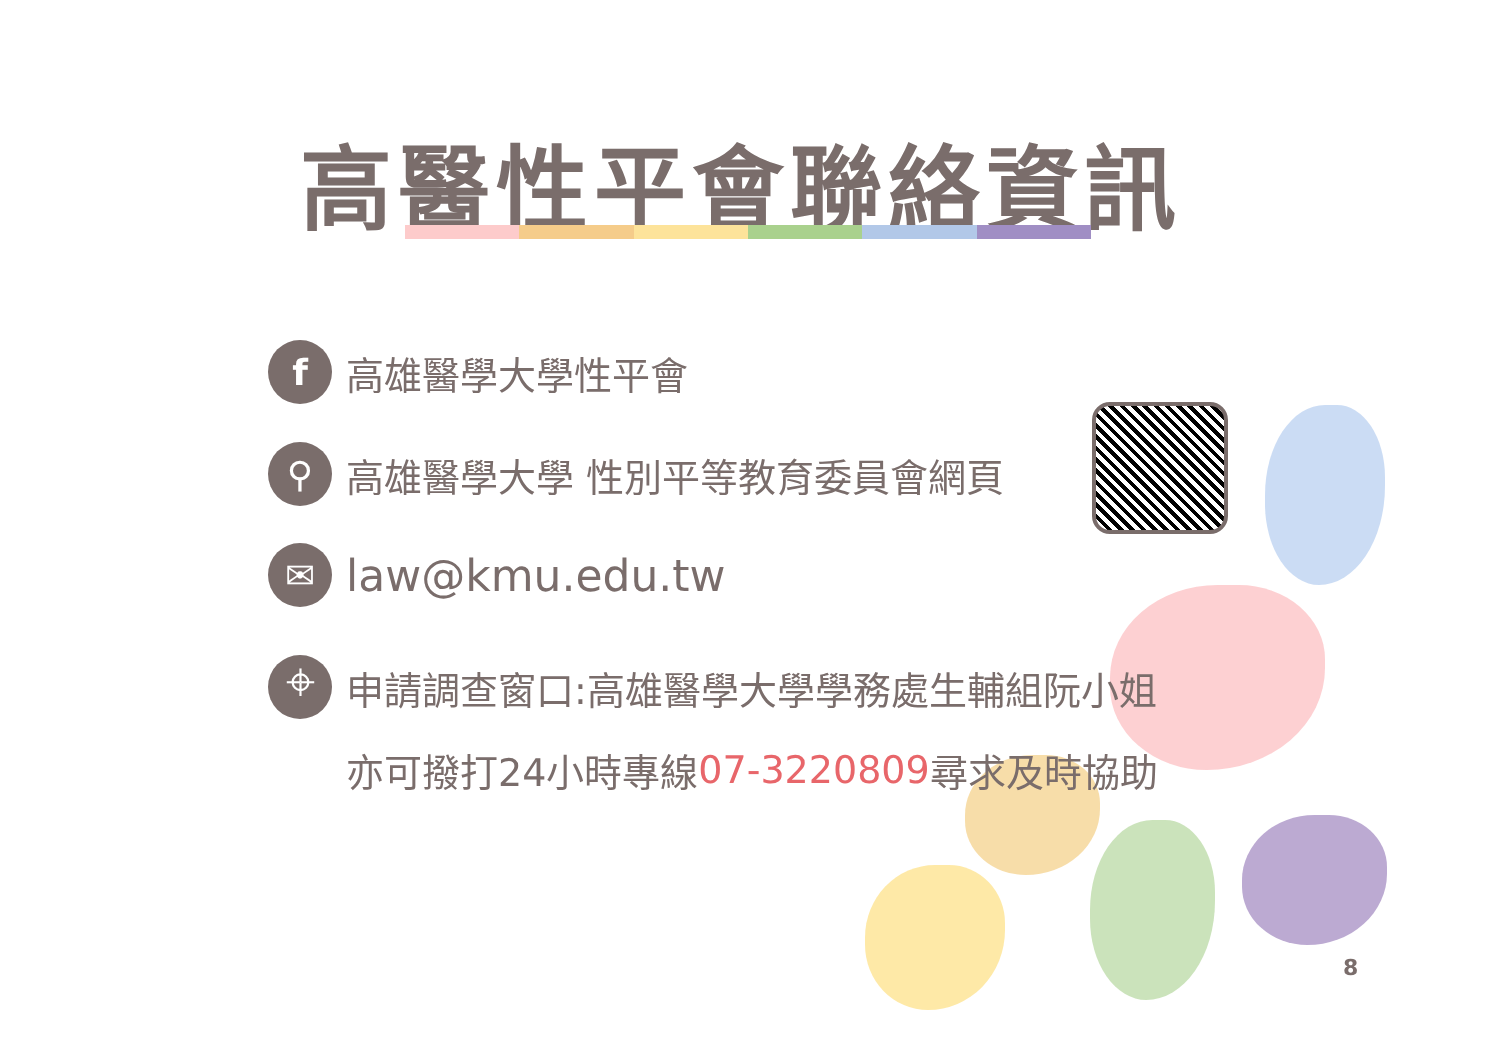高醫性平會聯絡資訊
f
高雄醫學大學性平會
⚲
高雄醫學大學 性別平等教育委員會網頁
✉
law@kmu.edu.tw
⌖
申請調查窗口:高雄醫學大學學務處生輔組阮小姐
亦可撥打24小時專線 07-3220809 尋求及時協助
8